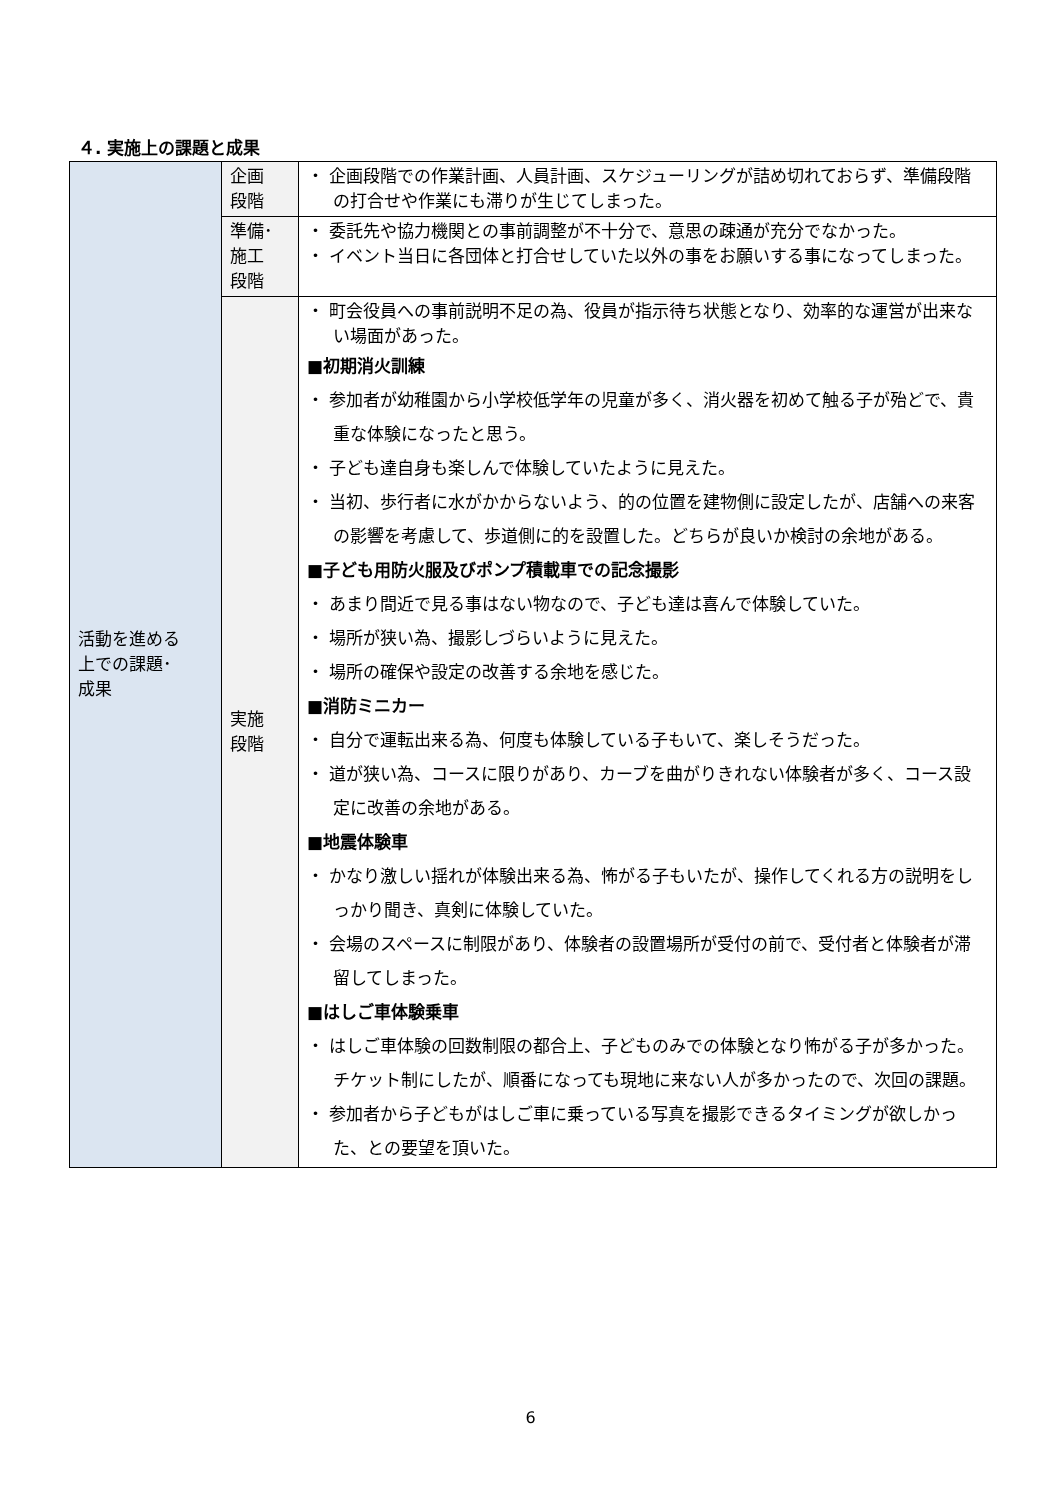４. 実施上の課題と成果
| 活動を進める 上での課題･ 成果 | 企画 段階 | ・ 企画段階での作業計画、人員計画、スケジューリングが詰め切れておらず、準備段階の打合せや作業にも滞りが生じてしまった。 |
| | 準備･ 施工 段階 | ・ 委託先や協力機関との事前調整が不十分で、意思の疎通が充分でなかった。 ・ イベント当日に各団体と打合せしていた以外の事をお願いする事になってしまった。 |
| | 実施 段階 | ・ 町会役員への事前説明不足の為、役員が指示待ち状態となり、効率的な運営が出来ない場面があった。 ■初期消火訓練 ・ 参加者が幼稚園から小学校低学年の児童が多く、消火器を初めて触る子が殆どで、貴重な体験になったと思う。 ・ 子ども達自身も楽しんで体験していたように見えた。 ・ 当初、歩行者に水がかからないよう、的の位置を建物側に設定したが、店舗への来客の影響を考慮して、歩道側に的を設置した。どちらが良いか検討の余地がある。 ■子ども用防火服及びポンプ積載車での記念撮影 ・ あまり間近で見る事はない物なので、子ども達は喜んで体験していた。 ・ 場所が狭い為、撮影しづらいように見えた。 ・ 場所の確保や設定の改善する余地を感じた。 ■消防ミニカー ・ 自分で運転出来る為、何度も体験している子もいて、楽しそうだった。 ・ 道が狭い為、コースに限りがあり、カーブを曲がりきれない体験者が多く、コース設定に改善の余地がある。 ■地震体験車 ・ かなり激しい揺れが体験出来る為、怖がる子もいたが、操作してくれる方の説明をしっかり聞き、真剣に体験していた。 ・ 会場のスペースに制限があり、体験者の設置場所が受付の前で、受付者と体験者が滞留してしまった。 ■はしご車体験乗車 ・ はしご車体験の回数制限の都合上、子どものみでの体験となり怖がる子が多かった。チケット制にしたが、順番になっても現地に来ない人が多かったので、次回の課題。 ・ 参加者から子どもがはしご車に乗っている写真を撮影できるタイミングが欲しかった、との要望を頂いた。 |
6